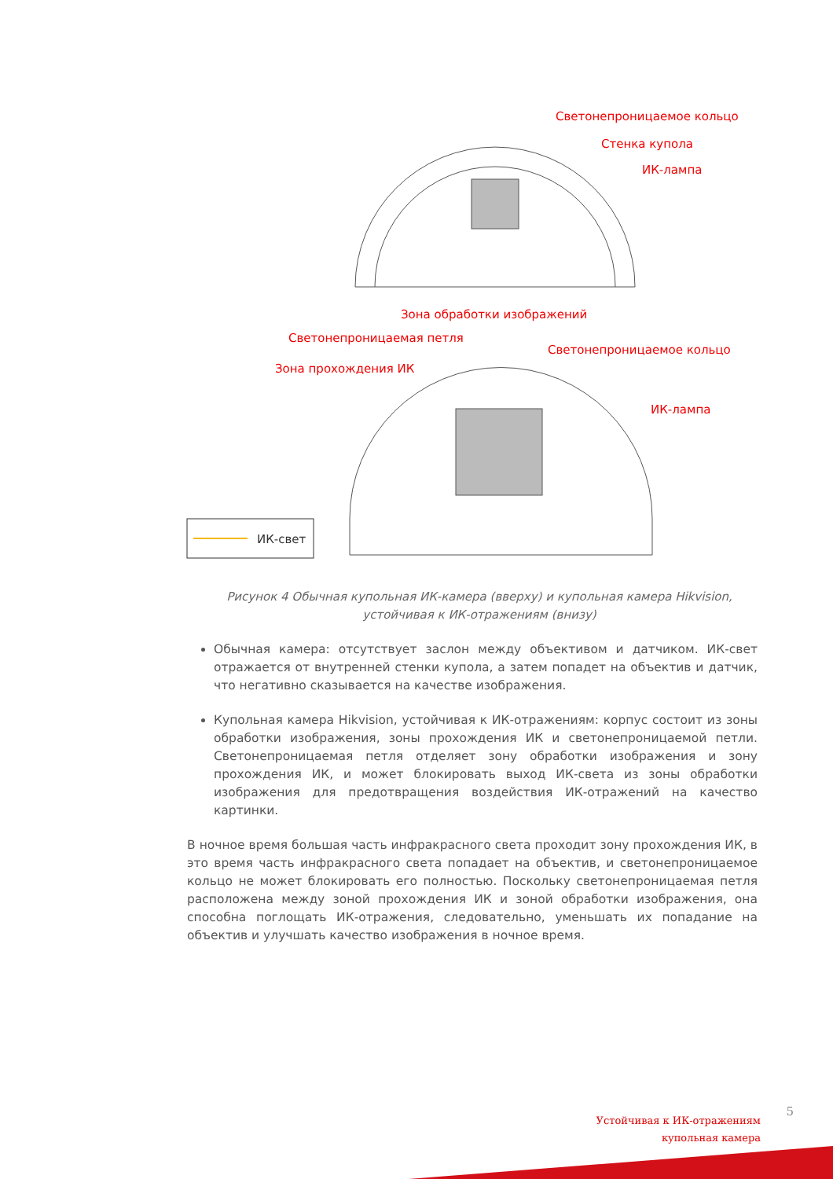ИК-свет
Светонепроницаемое кольцо
Стенка купола
ИК-лампа
Зона обработки изображений
Светонепроницаемая петля
Светонепроницаемое кольцо
Зона прохождения ИК
ИК-лампа
Рисунок 4 Обычная купольная ИК-камера (вверху) и купольная камера Hikvision, устойчивая к ИК-отражениям (внизу)
Обычная камера: отсутствует заслон между объективом и датчиком. ИК-свет отражается от внутренней стенки купола, а затем попадет на объектив и датчик, что негативно сказывается на качестве изображения.
Купольная камера Hikvision, устойчивая к ИК-отражениям: корпус состоит из зоны обработки изображения, зоны прохождения ИК и светонепроницаемой петли. Светонепроницаемая петля отделяет зону обработки изображения и зону прохождения ИК, и может блокировать выход ИК-света из зоны обработки изображения для предотвращения воздействия ИК-отражений на качество картинки.
В ночное время большая часть инфракрасного света проходит зону прохождения ИК, в это время часть инфракрасного света попадает на объектив, и светонепроницаемое кольцо не может блокировать его полностью. Поскольку светонепроницаемая петля расположена между зоной прохождения ИК и зоной обработки изображения, она способна поглощать ИК-отражения, следовательно, уменьшать их попадание на объектив и улучшать качество изображения в ночное время.
5
Устойчивая к ИК-отражениям
купольная камера